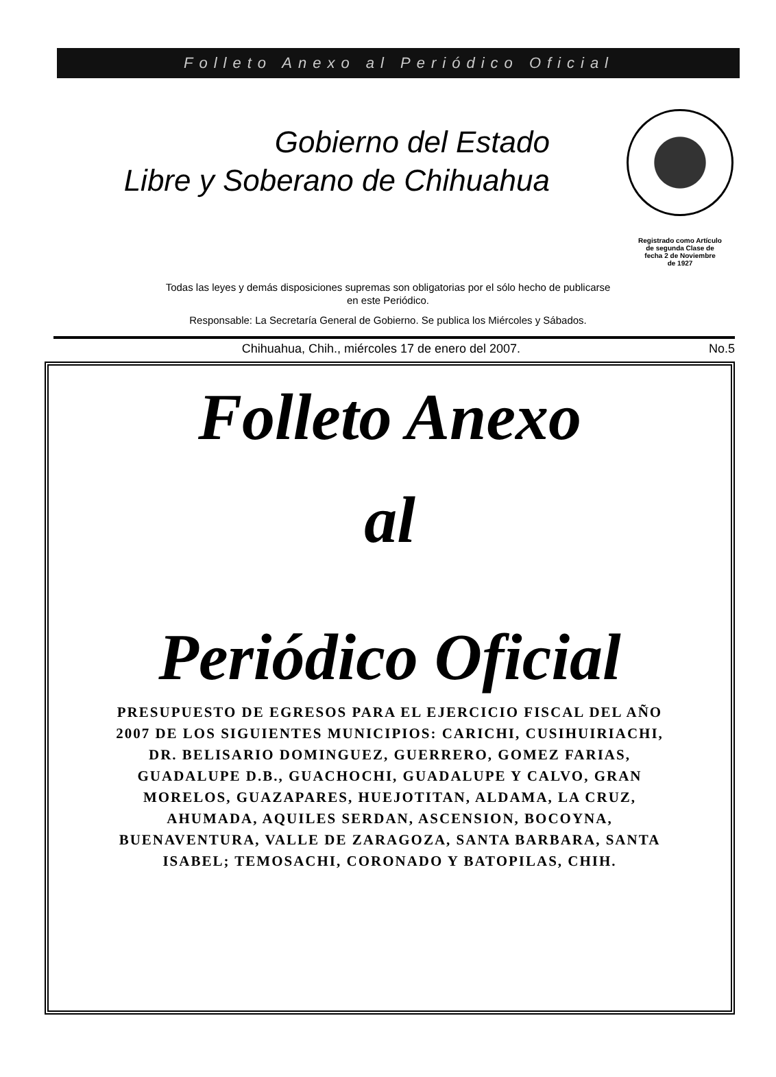Folleto Anexo al Periódico Oficial
Gobierno del Estado
Libre y Soberano de Chihuahua
Registrado como Artículo
de segunda Clase de
fecha 2 de Noviembre
de 1927
Todas las leyes y demás disposiciones supremas son obligatorias por el sólo hecho de publicarse
en este Periódico.
Responsable: La Secretaría General de Gobierno. Se publica los Miércoles y Sábados.
Chihuahua, Chih., miércoles 17 de enero del 2007. No.5
Folleto Anexo
al
Periódico Oficial
PRESUPUESTO DE EGRESOS PARA EL EJERCICIO FISCAL DEL AÑO 2007 DE LOS SIGUIENTES MUNICIPIOS: CARICHI, CUSIHUIRIACHI, DR. BELISARIO DOMINGUEZ, GUERRERO, GOMEZ FARIAS, GUADALUPE D.B., GUACHOCHI, GUADALUPE Y CALVO, GRAN MORELOS, GUAZAPARES, HUEJOTITAN, ALDAMA, LA CRUZ, AHUMADA, AQUILES SERDAN, ASCENSION, BOCOYNA, BUENAVENTURA, VALLE DE ZARAGOZA, SANTA BARBARA, SANTA ISABEL; TEMOSACHI, CORONADO Y BATOPILAS, CHIH.